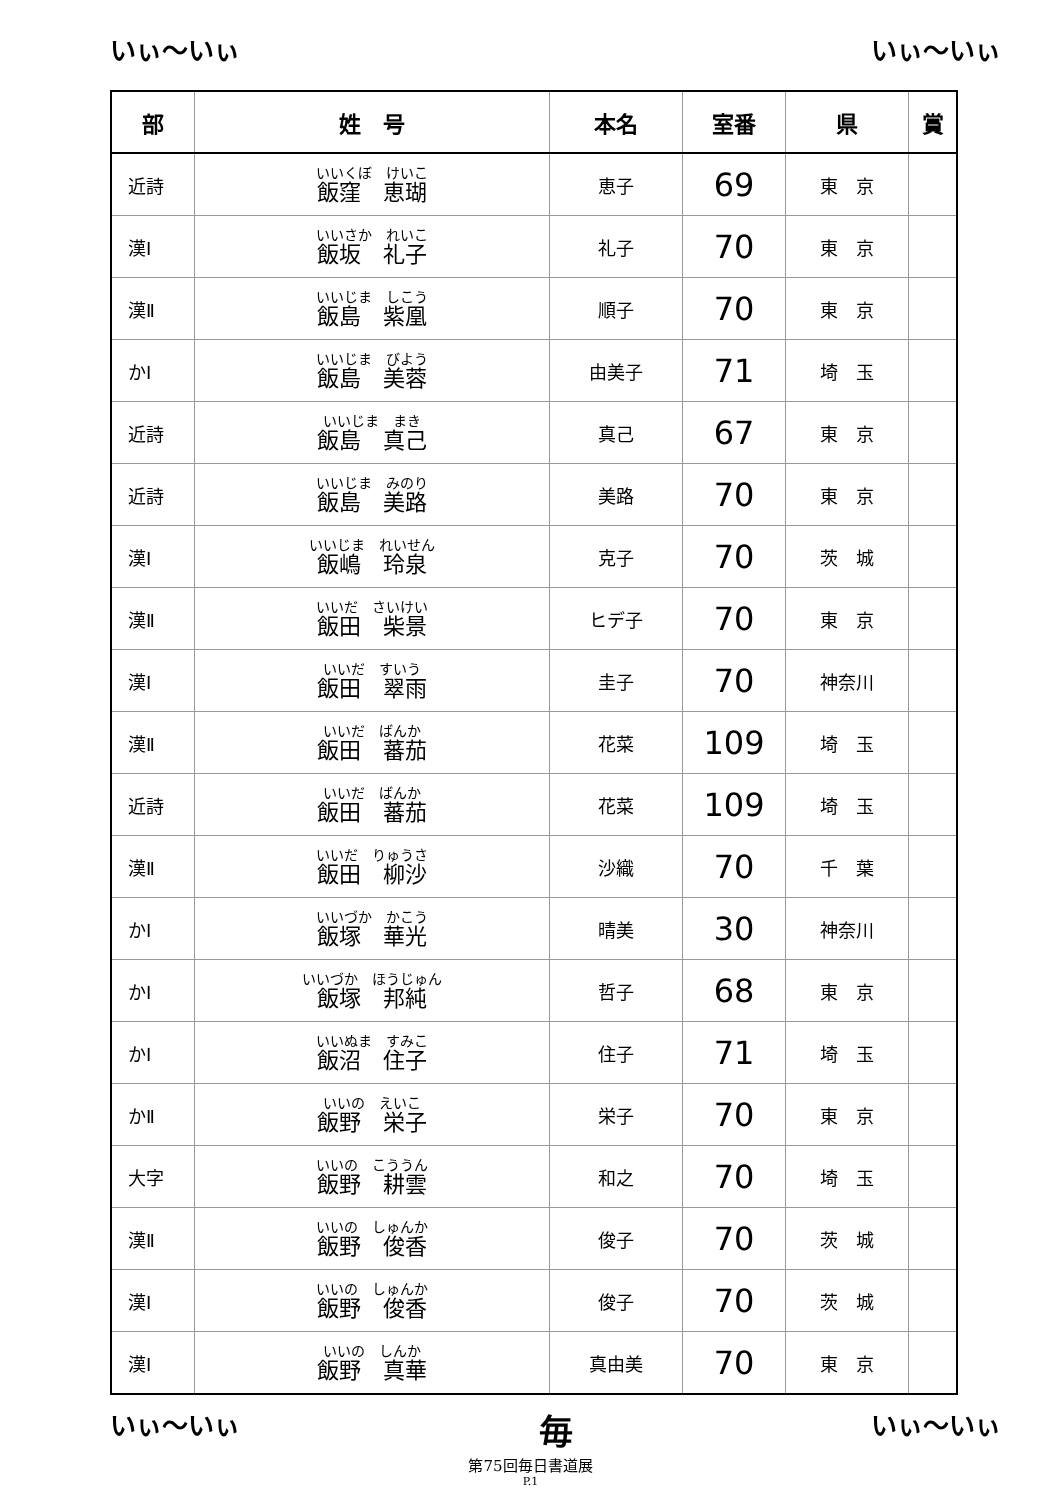いぃ～いぃ いぃ～いぃ
| 部 | 姓 号 | 本名 | 室番 | 県 | 賞 |
| --- | --- | --- | --- | --- | --- |
| 近詩 | いいくぼ けいこ 飯窪 恵瑚 | 恵子 | 69 | 東 京 | |
| 漢Ⅰ | いいさか れいこ 飯坂 礼子 | 礼子 | 70 | 東 京 | |
| 漢Ⅱ | いいじま しこう 飯島 紫凰 | 順子 | 70 | 東 京 | |
| かⅠ | いいじま びよう 飯島 美蓉 | 由美子 | 71 | 埼 玉 | |
| 近詩 | いいじま まき 飯島 真己 | 真己 | 67 | 東 京 | |
| 近詩 | いいじま みのり 飯島 美路 | 美路 | 70 | 東 京 | |
| 漢Ⅰ | いいじま れいせん 飯嶋 玲泉 | 克子 | 70 | 茨 城 | |
| 漢Ⅱ | いいだ さいけい 飯田 柴景 | ヒデ子 | 70 | 東 京 | |
| 漢Ⅰ | いいだ すいう 飯田 翠雨 | 圭子 | 70 | 神奈川 | |
| 漢Ⅱ | いいだ ばんか 飯田 蕃茄 | 花菜 | 109 | 埼 玉 | |
| 近詩 | いいだ ばんか 飯田 蕃茄 | 花菜 | 109 | 埼 玉 | |
| 漢Ⅱ | いいだ りゅうさ 飯田 柳沙 | 沙織 | 70 | 千 葉 | |
| かⅠ | いいづか かこう 飯塚 華光 | 晴美 | 30 | 神奈川 | |
| かⅠ | いいづか ほうじゅん 飯塚 邦純 | 哲子 | 68 | 東 京 | |
| かⅠ | いいぬま すみこ 飯沼 住子 | 住子 | 71 | 埼 玉 | |
| かⅡ | いいの えいこ 飯野 栄子 | 栄子 | 70 | 東 京 | |
| 大字 | いいの こううん 飯野 耕雲 | 和之 | 70 | 埼 玉 | |
| 漢Ⅱ | いいの しゅんか 飯野 俊香 | 俊子 | 70 | 茨 城 | |
| 漢Ⅰ | いいの しゅんか 飯野 俊香 | 俊子 | 70 | 茨 城 | |
| 漢Ⅰ | いいの しんか 飯野 真華 | 真由美 | 70 | 東 京 | |
いぃ～いぃ 毎 いぃ～いぃ
第75回毎日書道展
P.1